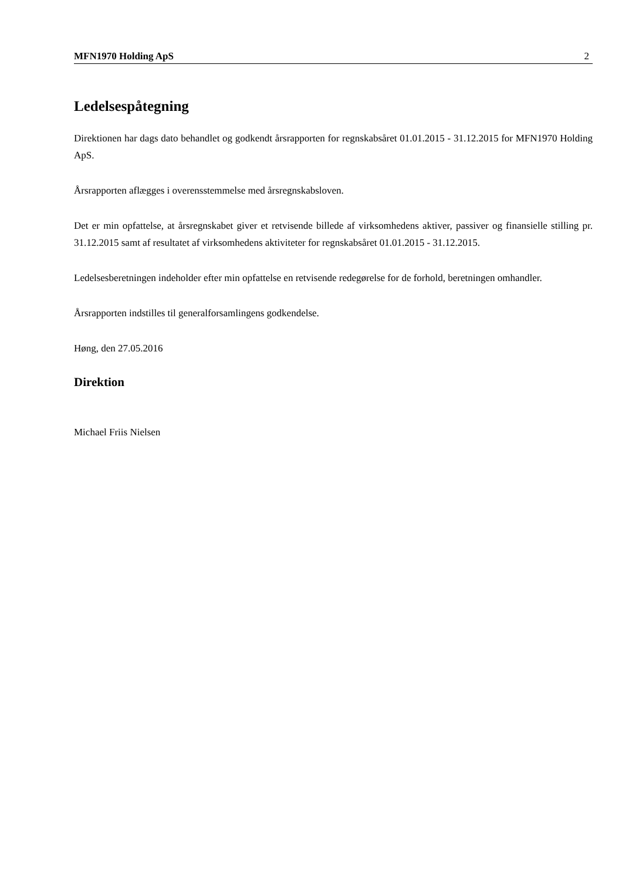MFN1970 Holding ApS 2
Ledelsespåtegning
Direktionen har dags dato behandlet og godkendt årsrapporten for regnskabsåret 01.01.2015 - 31.12.2015 for MFN1970 Holding ApS.
Årsrapporten aflægges i overensstemmelse med årsregnskabsloven.
Det er min opfattelse, at årsregnskabet giver et retvisende billede af virksomhedens aktiver, passiver og finansielle stilling pr. 31.12.2015 samt af resultatet af virksomhedens aktiviteter for regnskabsåret 01.01.2015 - 31.12.2015.
Ledelsesberetningen indeholder efter min opfattelse en retvisende redegørelse for de forhold, beretningen omhandler.
Årsrapporten indstilles til generalforsamlingens godkendelse.
Høng, den 27.05.2016
Direktion
Michael Friis Nielsen